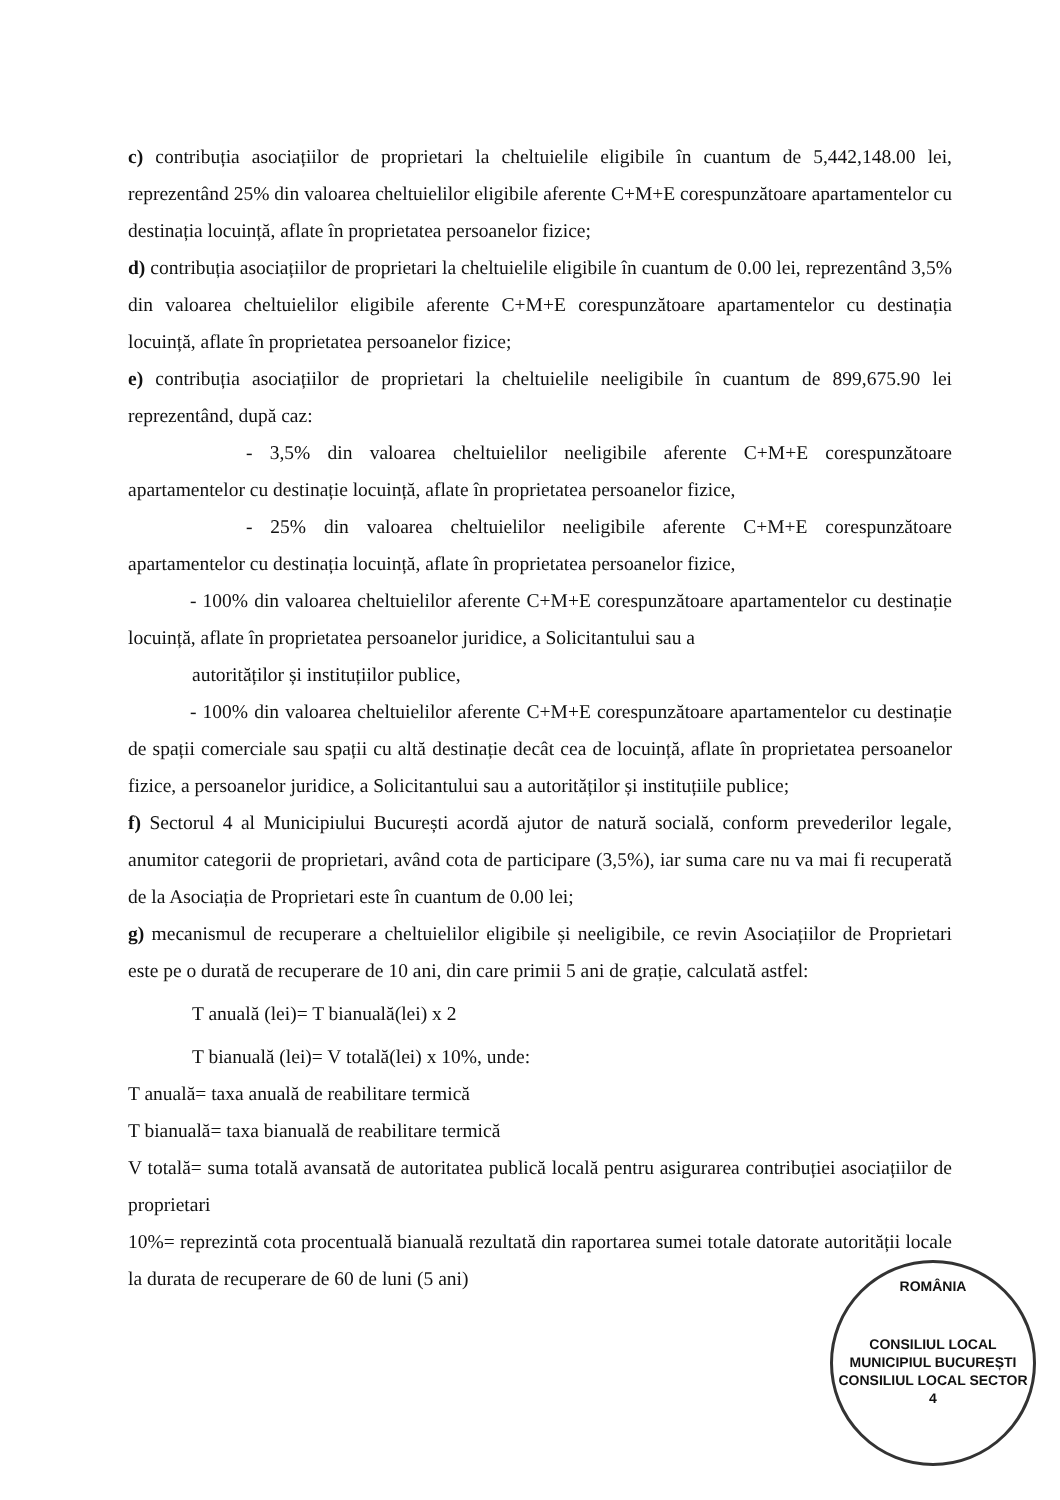c) contribuția asociațiilor de proprietari la cheltuielile eligibile în cuantum de 5,442,148.00 lei, reprezentând 25% din valoarea cheltuielilor eligibile aferente C+M+E corespunzătoare apartamentelor cu destinația locuință, aflate în proprietatea persoanelor fizice;
d) contribuția asociațiilor de proprietari la cheltuielile eligibile în cuantum de 0.00 lei, reprezentând 3,5% din valoarea cheltuielilor eligibile aferente C+M+E corespunzătoare apartamentelor cu destinația locuință, aflate în proprietatea persoanelor fizice;
e) contribuția asociațiilor de proprietari la cheltuielile neeligibile în cuantum de 899,675.90 lei reprezentând, după caz:
- 3,5% din valoarea cheltuielilor neeligibile aferente C+M+E corespunzătoare apartamentelor cu destinație locuință, aflate în proprietatea persoanelor fizice,
- 25% din valoarea cheltuielilor neeligibile aferente C+M+E corespunzătoare apartamentelor cu destinația locuință, aflate în proprietatea persoanelor fizice,
- 100% din valoarea cheltuielilor aferente C+M+E corespunzătoare apartamentelor cu destinație locuință, aflate în proprietatea persoanelor juridice, a Solicitantului sau a
autorităților și instituțiilor publice,
- 100% din valoarea cheltuielilor aferente C+M+E corespunzătoare apartamentelor cu destinație de spații comerciale sau spații cu altă destinație decât cea de locuință, aflate în proprietatea persoanelor fizice, a persoanelor juridice, a Solicitantului sau a autorităților și instituțiile publice;
f) Sectorul 4 al Municipiului București acordă ajutor de natură socială, conform prevederilor legale, anumitor categorii de proprietari, având cota de participare (3,5%), iar suma care nu va mai fi recuperată de la Asociația de Proprietari este în cuantum de 0.00 lei;
g) mecanismul de recuperare a cheltuielilor eligibile și neeligibile, ce revin Asociațiilor de Proprietari este pe o durată de recuperare de 10 ani, din care primii 5 ani de grație, calculată astfel:
T anuală (lei)= T bianuală(lei) x 2
T bianuală (lei)= V totală(lei) x 10%, unde:
T anuală= taxa anuală de reabilitare termică
T bianuală= taxa bianuală de reabilitare termică
V totală= suma totală avansată de autoritatea publică locală pentru asigurarea contribuției asociațiilor de proprietari
10%= reprezintă cota procentuală bianuală rezultată din raportarea sumei totale datorate autorității locale la durata de recuperare de 60 de luni (5 ani)
ROMÂNIA
CONSILIUL LOCAL
MUNICIPIUL BUCUREȘTI
CONSILIUL LOCAL SECTOR 4